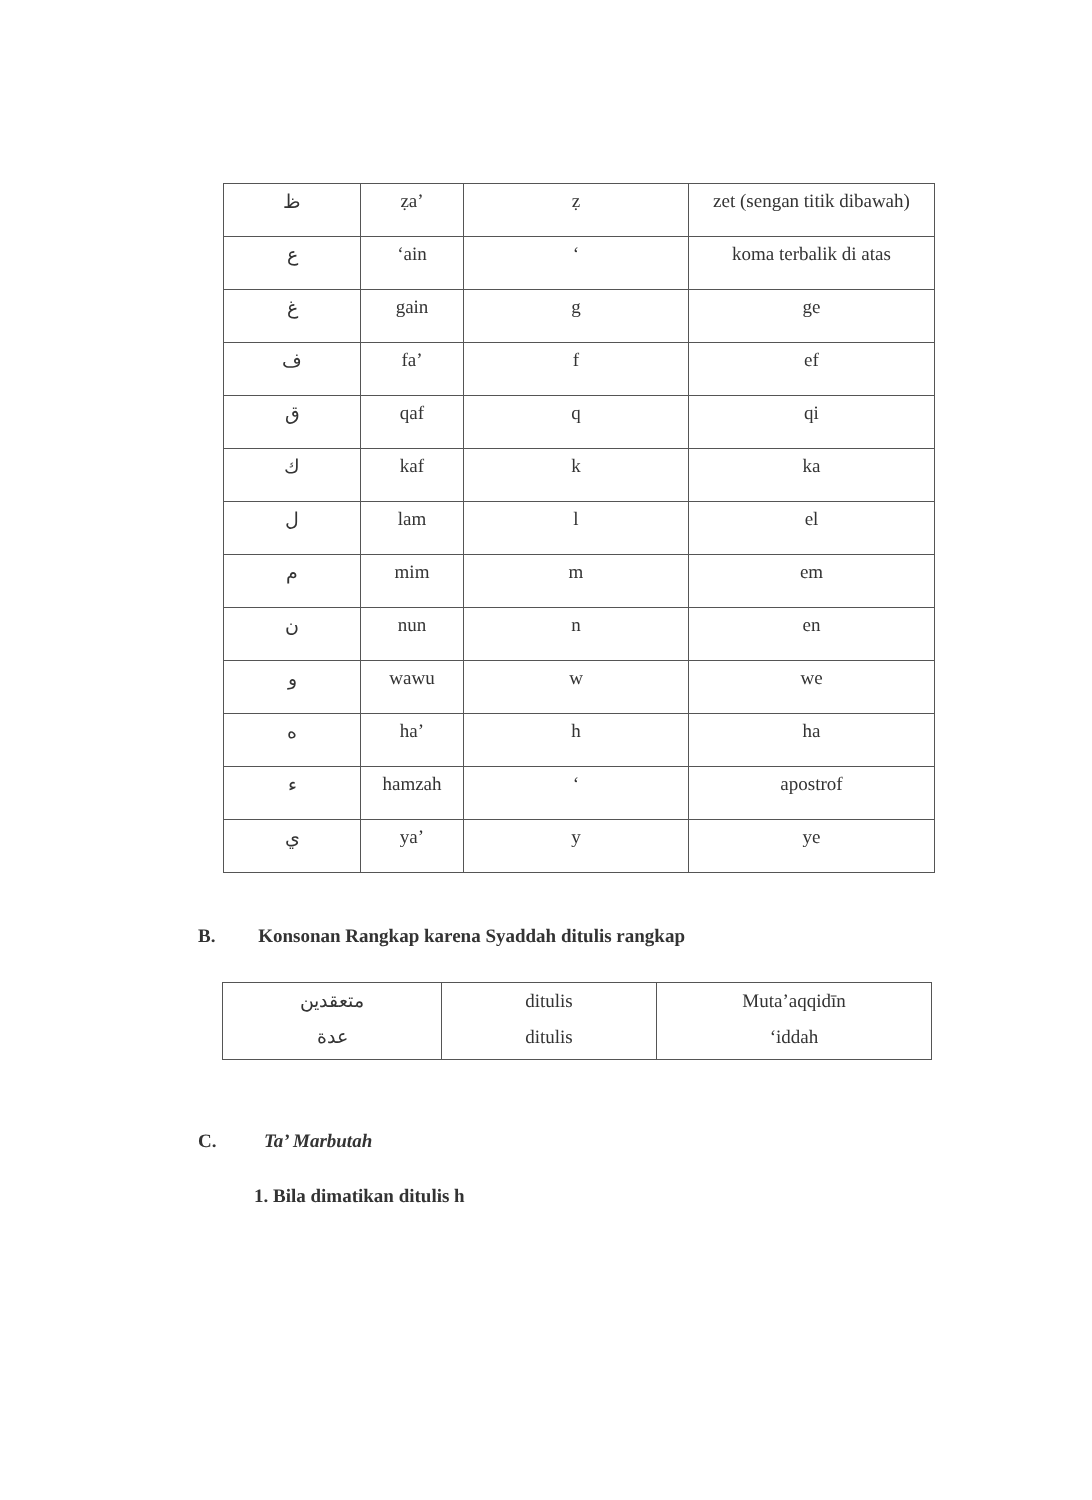| ظ | ẓa’ | ẓ | zet (sengan titik dibawah) |
| ع | ‘ain | ‘ | koma terbalik di atas |
| غ | gain | g | ge |
| ف | fa’ | f | ef |
| ق | qaf | q | qi |
| ك | kaf | k | ka |
| ل | lam | l | el |
| م | mim | m | em |
| ن | nun | n | en |
| و | wawu | w | we |
| ه | ha’ | h | ha |
| ء | hamzah | ‘ | apostrof |
| ي | ya’ | y | ye |
B. Konsonan Rangkap karena Syaddah ditulis rangkap
| متعقدين عدة | ditulis ditulis | Muta’aqqidīn ‘iddah |
C. Ta’ Marbutah
1. Bila dimatikan ditulis h